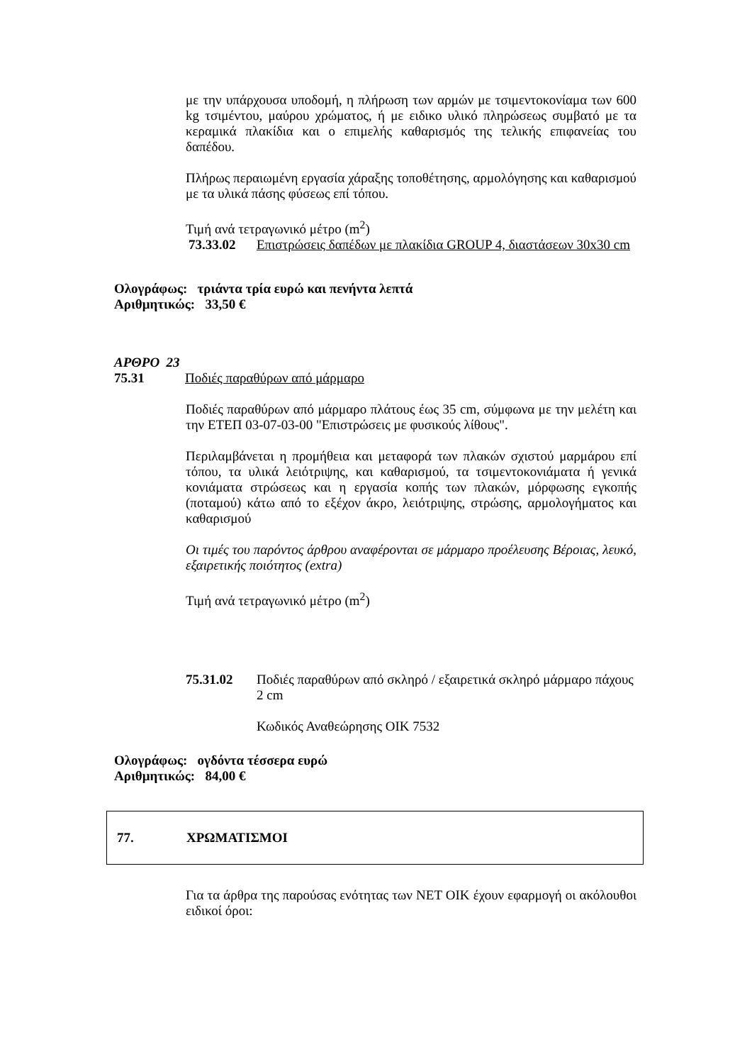με την υπάρχουσα υποδομή, η πλήρωση των αρμών με τσιμεντοκονίαμα των 600 kg τσιμέντου, μαύρου χρώματος, ή με ειδικο υλικό πληρώσεως συμβατό με τα κεραμικά πλακίδια και ο επιμελής καθαρισμός της τελικής επιφανείας του δαπέδου.
Πλήρως περαιωμένη εργασία χάραξης τοποθέτησης, αρμολόγησης και καθαρισμού με τα υλικά πάσης φύσεως επί τόπου.
Τιμή ανά τετραγωνικό μέτρο (m<sup>2</sup>)
73.33.02 Επιστρώσεις δαπέδων με πλακίδια GROUP 4, διαστάσεων 30x30 cm
Ολογράφως: τριάντα τρία ευρώ και πενήντα λεπτά
Αριθμητικώς: 33,50 €
ΑΡΘΡΟ 23
75.31 Ποδιές παραθύρων από μάρμαρο
Ποδιές παραθύρων από μάρμαρο πλάτους έως 35 cm, σύμφωνα με την μελέτη και την ΕΤΕΠ 03-07-03-00 "Επιστρώσεις με φυσικούς λίθους".
Περιλαμβάνεται η προμήθεια και μεταφορά των πλακών σχιστού μαρμάρου επί τόπου, τα υλικά λειότριψης, και καθαρισμού, τα τσιμεντοκονιάματα ή γενικά κονιάματα στρώσεως και η εργασία κοπής των πλακών, μόρφωσης εγκοπής (ποταμού) κάτω από το εξέχον άκρο, λειότριψης, στρώσης, αρμολογήματος και καθαρισμού
Οι τιμές του παρόντος άρθρου αναφέρονται σε μάρμαρο προέλευσης Βέροιας, λευκό, εξαιρετικής ποιότητος (extra)
Τιμή ανά τετραγωνικό μέτρο (m<sup>2</sup>)
75.31.02 Ποδιές παραθύρων από σκληρό / εξαιρετικά σκληρό μάρμαρο πάχους 2 cm
Κωδικός Αναθεώρησης ΟΙΚ 7532
Ολογράφως: ογδόντα τέσσερα ευρώ
Αριθμητικώς: 84,00 €
77. ΧΡΩΜΑΤΙΣΜΟΙ
Για τα άρθρα της παρούσας ενότητας των ΝΕΤ ΟΙΚ έχουν εφαρμογή οι ακόλουθοι ειδικοί όροι: